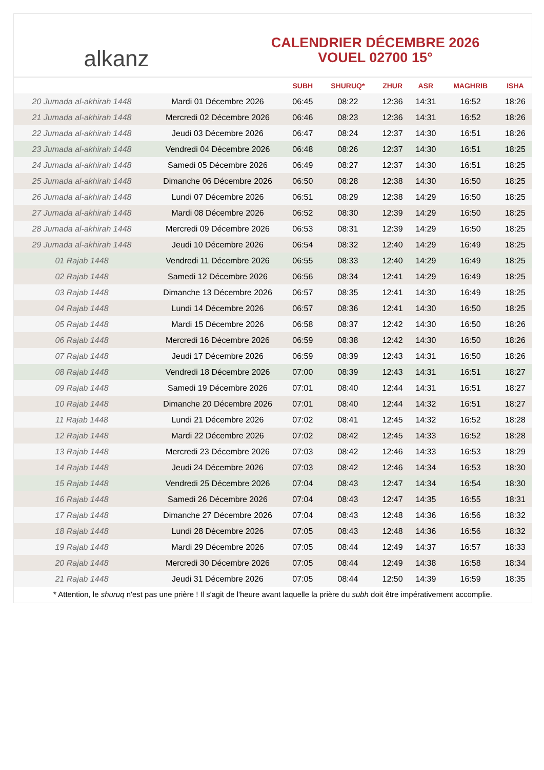alkanz
CALENDRIER DÉCEMBRE 2026
VOUEL 02700 15°
| | | SUBH | SHURUQ* | ZHUR | ASR | MAGHRIB | ISHA |
| --- | --- | --- | --- | --- | --- | --- | --- |
| 20 Jumada al-akhirah 1448 | Mardi 01 Décembre 2026 | 06:45 | 08:22 | 12:36 | 14:31 | 16:52 | 18:26 |
| 21 Jumada al-akhirah 1448 | Mercredi 02 Décembre 2026 | 06:46 | 08:23 | 12:36 | 14:31 | 16:52 | 18:26 |
| 22 Jumada al-akhirah 1448 | Jeudi 03 Décembre 2026 | 06:47 | 08:24 | 12:37 | 14:30 | 16:51 | 18:26 |
| 23 Jumada al-akhirah 1448 | Vendredi 04 Décembre 2026 | 06:48 | 08:26 | 12:37 | 14:30 | 16:51 | 18:25 |
| 24 Jumada al-akhirah 1448 | Samedi 05 Décembre 2026 | 06:49 | 08:27 | 12:37 | 14:30 | 16:51 | 18:25 |
| 25 Jumada al-akhirah 1448 | Dimanche 06 Décembre 2026 | 06:50 | 08:28 | 12:38 | 14:30 | 16:50 | 18:25 |
| 26 Jumada al-akhirah 1448 | Lundi 07 Décembre 2026 | 06:51 | 08:29 | 12:38 | 14:29 | 16:50 | 18:25 |
| 27 Jumada al-akhirah 1448 | Mardi 08 Décembre 2026 | 06:52 | 08:30 | 12:39 | 14:29 | 16:50 | 18:25 |
| 28 Jumada al-akhirah 1448 | Mercredi 09 Décembre 2026 | 06:53 | 08:31 | 12:39 | 14:29 | 16:50 | 18:25 |
| 29 Jumada al-akhirah 1448 | Jeudi 10 Décembre 2026 | 06:54 | 08:32 | 12:40 | 14:29 | 16:49 | 18:25 |
| 01 Rajab 1448 | Vendredi 11 Décembre 2026 | 06:55 | 08:33 | 12:40 | 14:29 | 16:49 | 18:25 |
| 02 Rajab 1448 | Samedi 12 Décembre 2026 | 06:56 | 08:34 | 12:41 | 14:29 | 16:49 | 18:25 |
| 03 Rajab 1448 | Dimanche 13 Décembre 2026 | 06:57 | 08:35 | 12:41 | 14:30 | 16:49 | 18:25 |
| 04 Rajab 1448 | Lundi 14 Décembre 2026 | 06:57 | 08:36 | 12:41 | 14:30 | 16:50 | 18:25 |
| 05 Rajab 1448 | Mardi 15 Décembre 2026 | 06:58 | 08:37 | 12:42 | 14:30 | 16:50 | 18:26 |
| 06 Rajab 1448 | Mercredi 16 Décembre 2026 | 06:59 | 08:38 | 12:42 | 14:30 | 16:50 | 18:26 |
| 07 Rajab 1448 | Jeudi 17 Décembre 2026 | 06:59 | 08:39 | 12:43 | 14:31 | 16:50 | 18:26 |
| 08 Rajab 1448 | Vendredi 18 Décembre 2026 | 07:00 | 08:39 | 12:43 | 14:31 | 16:51 | 18:27 |
| 09 Rajab 1448 | Samedi 19 Décembre 2026 | 07:01 | 08:40 | 12:44 | 14:31 | 16:51 | 18:27 |
| 10 Rajab 1448 | Dimanche 20 Décembre 2026 | 07:01 | 08:40 | 12:44 | 14:32 | 16:51 | 18:27 |
| 11 Rajab 1448 | Lundi 21 Décembre 2026 | 07:02 | 08:41 | 12:45 | 14:32 | 16:52 | 18:28 |
| 12 Rajab 1448 | Mardi 22 Décembre 2026 | 07:02 | 08:42 | 12:45 | 14:33 | 16:52 | 18:28 |
| 13 Rajab 1448 | Mercredi 23 Décembre 2026 | 07:03 | 08:42 | 12:46 | 14:33 | 16:53 | 18:29 |
| 14 Rajab 1448 | Jeudi 24 Décembre 2026 | 07:03 | 08:42 | 12:46 | 14:34 | 16:53 | 18:30 |
| 15 Rajab 1448 | Vendredi 25 Décembre 2026 | 07:04 | 08:43 | 12:47 | 14:34 | 16:54 | 18:30 |
| 16 Rajab 1448 | Samedi 26 Décembre 2026 | 07:04 | 08:43 | 12:47 | 14:35 | 16:55 | 18:31 |
| 17 Rajab 1448 | Dimanche 27 Décembre 2026 | 07:04 | 08:43 | 12:48 | 14:36 | 16:56 | 18:32 |
| 18 Rajab 1448 | Lundi 28 Décembre 2026 | 07:05 | 08:43 | 12:48 | 14:36 | 16:56 | 18:32 |
| 19 Rajab 1448 | Mardi 29 Décembre 2026 | 07:05 | 08:44 | 12:49 | 14:37 | 16:57 | 18:33 |
| 20 Rajab 1448 | Mercredi 30 Décembre 2026 | 07:05 | 08:44 | 12:49 | 14:38 | 16:58 | 18:34 |
| 21 Rajab 1448 | Jeudi 31 Décembre 2026 | 07:05 | 08:44 | 12:50 | 14:39 | 16:59 | 18:35 |
* Attention, le shuruq n'est pas une prière ! Il s'agit de l'heure avant laquelle la prière du subh doit être impérativement accomplie.